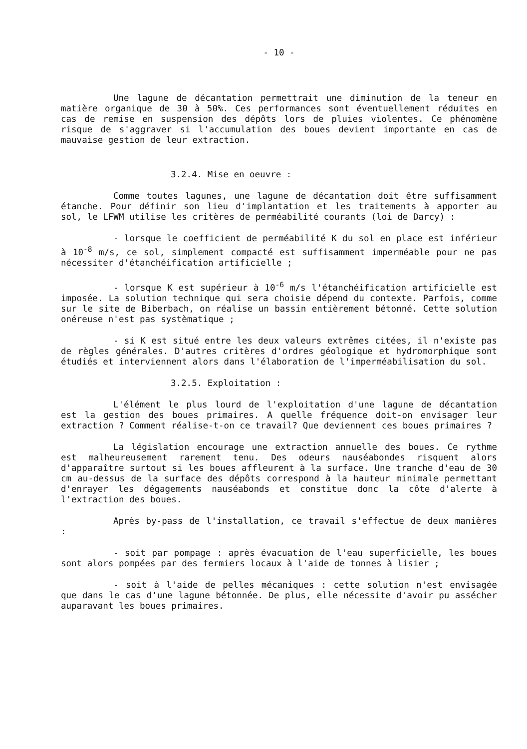- 10 -
Une lagune de décantation permettrait une diminution de la teneur en matière organique de 30 à 50%. Ces performances sont éventuellement réduites en cas de remise en suspension des dépôts lors de pluies violentes. Ce phénomène risque de s'aggraver si l'accumulation des boues devient importante en cas de mauvaise gestion de leur extraction.
3.2.4. Mise en oeuvre :
Comme toutes lagunes, une lagune de décantation doit être suffisamment étanche. Pour définir son lieu d'implantation et les traitements à apporter au sol, le LFWM utilise les critères de perméabilité courants (loi de Darcy) :
- lorsque le coefficient de perméabilité K du sol en place est inférieur à 10<sup>-8</sup> m/s, ce sol, simplement compacté est suffisamment imperméable pour ne pas nécessiter d'étanchéification artificielle ;
- lorsque K est supérieur à 10<sup>-6</sup> m/s l'étanchéification artificielle est imposée. La solution technique qui sera choisie dépend du contexte. Parfois, comme sur le site de Biberbach, on réalise un bassin entièrement bétonné. Cette solution onéreuse n'est pas systèmatique ;
- si K est situé entre les deux valeurs extrêmes citées, il n'existe pas de règles générales. D'autres critères d'ordres géologique et hydromorphique sont étudiés et interviennent alors dans l'élaboration de l'imperméabilisation du sol.
3.2.5. Exploitation :
L'élément le plus lourd de l'exploitation d'une lagune de décantation est la gestion des boues primaires. A quelle fréquence doit-on envisager leur extraction ? Comment réalise-t-on ce travail? Que deviennent ces boues primaires ?
La législation encourage une extraction annuelle des boues. Ce rythme est malheureusement rarement tenu. Des odeurs nauséabondes risquent alors d'apparaître surtout si les boues affleurent à la surface. Une tranche d'eau de 30 cm au-dessus de la surface des dépôts correspond à la hauteur minimale permettant d'enrayer les dégagements nauséabonds et constitue donc la côte d'alerte à l'extraction des boues.
Après by-pass de l'installation, ce travail s'effectue de deux manières :
- soit par pompage : après évacuation de l'eau superficielle, les boues sont alors pompées par des fermiers locaux à l'aide de tonnes à lisier ;
- soit à l'aide de pelles mécaniques : cette solution n'est envisagée que dans le cas d'une lagune bétonnée. De plus, elle nécessite d'avoir pu assécher auparavant les boues primaires.